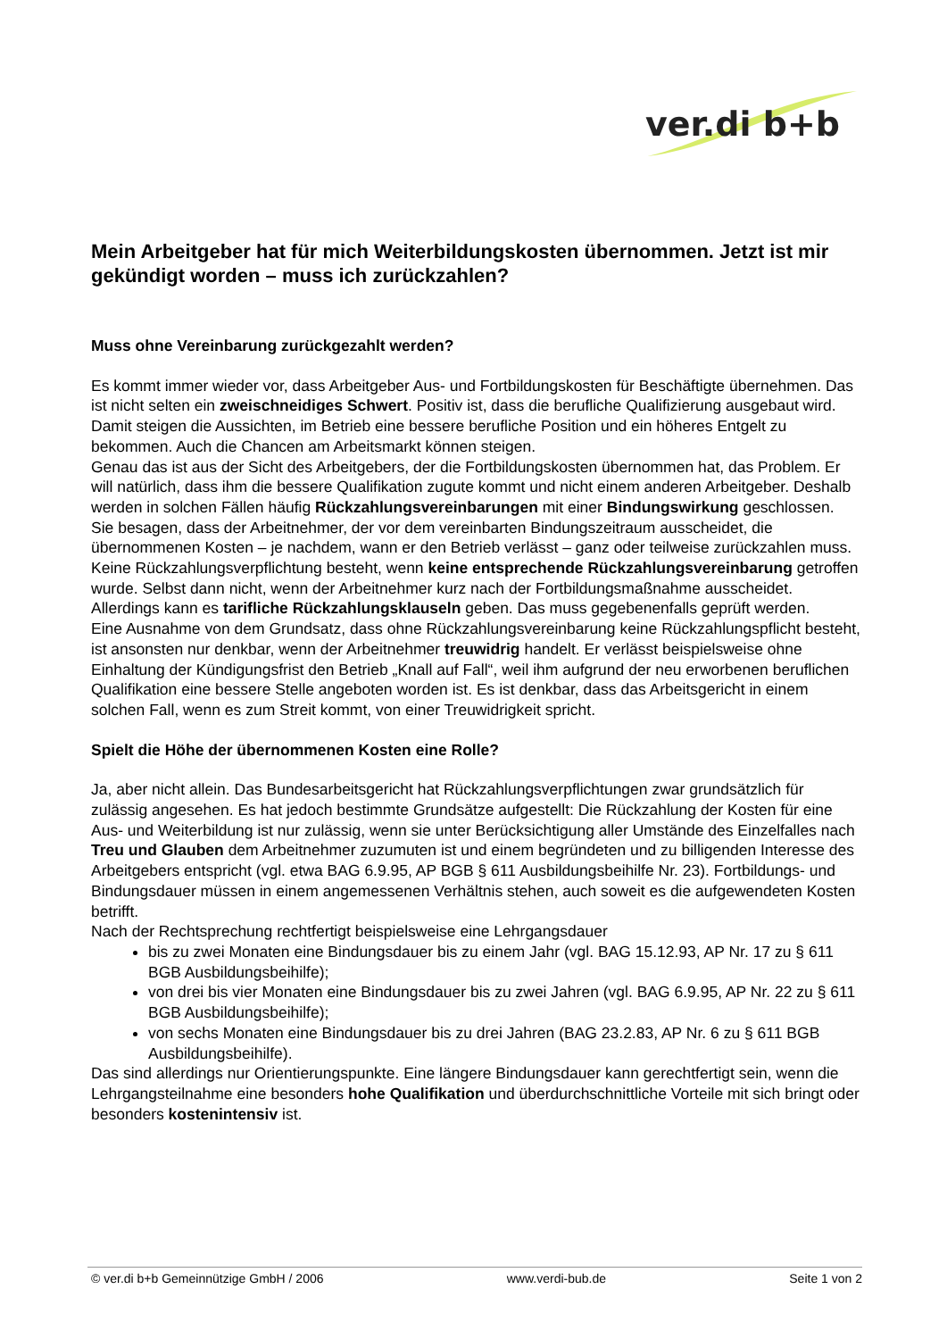ver.di b+b
Mein Arbeitgeber hat für mich Weiterbildungskosten übernommen. Jetzt ist mir gekündigt worden – muss ich zurückzahlen?
Muss ohne Vereinbarung zurückgezahlt werden?
Es kommt immer wieder vor, dass Arbeitgeber Aus- und Fortbildungskosten für Beschäftigte übernehmen. Das ist nicht selten ein zweischneidiges Schwert. Positiv ist, dass die berufliche Qualifizierung ausgebaut wird. Damit steigen die Aussichten, im Betrieb eine bessere berufliche Position und ein höheres Entgelt zu bekommen. Auch die Chancen am Arbeitsmarkt können steigen.
Genau das ist aus der Sicht des Arbeitgebers, der die Fortbildungskosten übernommen hat, das Problem. Er will natürlich, dass ihm die bessere Qualifikation zugute kommt und nicht einem anderen Arbeitgeber. Deshalb werden in solchen Fällen häufig Rückzahlungsvereinbarungen mit einer Bindungswirkung geschlossen. Sie besagen, dass der Arbeitnehmer, der vor dem vereinbarten Bindungszeitraum ausscheidet, die übernommenen Kosten – je nachdem, wann er den Betrieb verlässt – ganz oder teilweise zurückzahlen muss.
Keine Rückzahlungsverpflichtung besteht, wenn keine entsprechende Rückzahlungsvereinbarung getroffen wurde. Selbst dann nicht, wenn der Arbeitnehmer kurz nach der Fortbildungsmaßnahme ausscheidet. Allerdings kann es tarifliche Rückzahlungsklauseln geben. Das muss gegebenenfalls geprüft werden.
Eine Ausnahme von dem Grundsatz, dass ohne Rückzahlungsvereinbarung keine Rückzahlungspflicht besteht, ist ansonsten nur denkbar, wenn der Arbeitnehmer treuwidrig handelt. Er verlässt beispielsweise ohne Einhaltung der Kündigungsfrist den Betrieb „Knall auf Fall“, weil ihm aufgrund der neu erworbenen beruflichen Qualifikation eine bessere Stelle angeboten worden ist. Es ist denkbar, dass das Arbeitsgericht in einem solchen Fall, wenn es zum Streit kommt, von einer Treuwidrigkeit spricht.
Spielt die Höhe der übernommenen Kosten eine Rolle?
Ja, aber nicht allein. Das Bundesarbeitsgericht hat Rückzahlungsverpflichtungen zwar grundsätzlich für zulässig angesehen. Es hat jedoch bestimmte Grundsätze aufgestellt: Die Rückzahlung der Kosten für eine Aus- und Weiterbildung ist nur zulässig, wenn sie unter Berücksichtigung aller Umstände des Einzelfalles nach Treu und Glauben dem Arbeitnehmer zuzumuten ist und einem begründeten und zu billigenden Interesse des Arbeitgebers entspricht (vgl. etwa BAG 6.9.95, AP BGB § 611 Ausbildungsbeihilfe Nr. 23). Fortbildungs- und Bindungsdauer müssen in einem angemessenen Verhältnis stehen, auch soweit es die aufgewendeten Kosten betrifft.
Nach der Rechtsprechung rechtfertigt beispielsweise eine Lehrgangsdauer
bis zu zwei Monaten eine Bindungsdauer bis zu einem Jahr (vgl. BAG 15.12.93, AP Nr. 17 zu § 611 BGB Ausbildungsbeihilfe);
von drei bis vier Monaten eine Bindungsdauer bis zu zwei Jahren (vgl. BAG 6.9.95, AP Nr. 22 zu § 611 BGB Ausbildungsbeihilfe);
von sechs Monaten eine Bindungsdauer bis zu drei Jahren (BAG 23.2.83, AP Nr. 6 zu § 611 BGB Ausbildungsbeihilfe).
Das sind allerdings nur Orientierungspunkte. Eine längere Bindungsdauer kann gerechtfertigt sein, wenn die Lehrgangsteilnahme eine besonders hohe Qualifikation und überdurchschnittliche Vorteile mit sich bringt oder besonders kostenintensiv ist.
© ver.di b+b Gemeinnützige GmbH / 2006 www.verdi-bub.de Seite 1 von 2